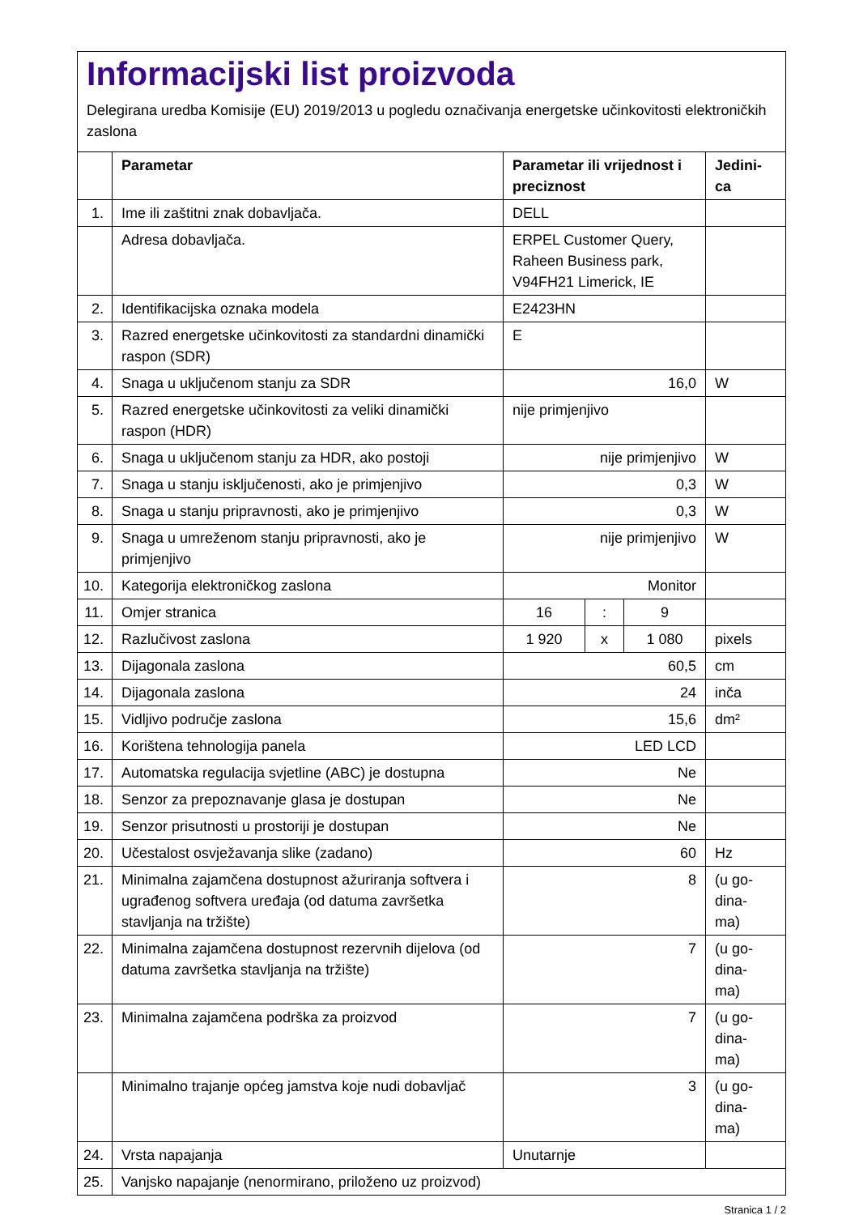Informacijski list proizvoda
Delegirana uredba Komisije (EU) 2019/2013 u pogledu označivanja energetske učinkovitosti elektroničkih zaslona
| | Parametar | Parametar ili vrijednost i preciznost | | | Jedini-ca |
| --- | --- | --- | --- | --- | --- |
| 1. | Ime ili zaštitni znak dobavljača. | DELL | | | |
| | Adresa dobavljača. | ERPEL Customer Query, Raheen Business park, V94FH21 Limerick, IE | | | |
| 2. | Identifikacijska oznaka modela | E2423HN | | | |
| 3. | Razred energetske učinkovitosti za standardni dinamički raspon (SDR) | E | | | |
| 4. | Snaga u uključenom stanju za SDR | 16,0 | | | W |
| 5. | Razred energetske učinkovitosti za veliki dinamički raspon (HDR) | nije primjenjivo | | | |
| 6. | Snaga u uključenom stanju za HDR, ako postoji | nije primjenjivo | | | W |
| 7. | Snaga u stanju isključenosti, ako je primjenjivo | 0,3 | | | W |
| 8. | Snaga u stanju pripravnosti, ako je primjenjivo | 0,3 | | | W |
| 9. | Snaga u umreženom stanju pripravnosti, ako je primjenjivo | nije primjenjivo | | | W |
| 10. | Kategorija elektroničkog zaslona | Monitor | | | |
| 11. | Omjer stranica | 16 | : | 9 | |
| 12. | Razlučivost zaslona | 1 920 | x | 1 080 | pixels |
| 13. | Dijagonala zaslona | 60,5 | | | cm |
| 14. | Dijagonala zaslona | 24 | | | inča |
| 15. | Vidljivo područje zaslona | 15,6 | | | dm² |
| 16. | Korištena tehnologija panela | LED LCD | | | |
| 17. | Automatska regulacija svjetline (ABC) je dostupna | Ne | | | |
| 18. | Senzor za prepoznavanje glasa je dostupan | Ne | | | |
| 19. | Senzor prisutnosti u prostoriji je dostupan | Ne | | | |
| 20. | Učestalost osvježavanja slike (zadano) | 60 | | | Hz |
| 21. | Minimalna zajamčena dostupnost ažuriranja softvera i ugrađenog softvera uređaja (od datuma završetka stavljanja na tržište) | 8 | | | (u go- dina- ma) |
| 22. | Minimalna zajamčena dostupnost rezervnih dijelova (od datuma završetka stavljanja na tržište) | 7 | | | (u go- dina- ma) |
| 23. | Minimalna zajamčena podrška za proizvod | 7 | | | (u go- dina- ma) |
| | Minimalno trajanje općeg jamstva koje nudi dobavljač | 3 | | | (u go- dina- ma) |
| 24. | Vrsta napajanja | Unutarnje | | | |
| 25. | Vanjsko napajanje (nenormirano, priloženo uz proizvod) | | | | |
Stranica 1 / 2